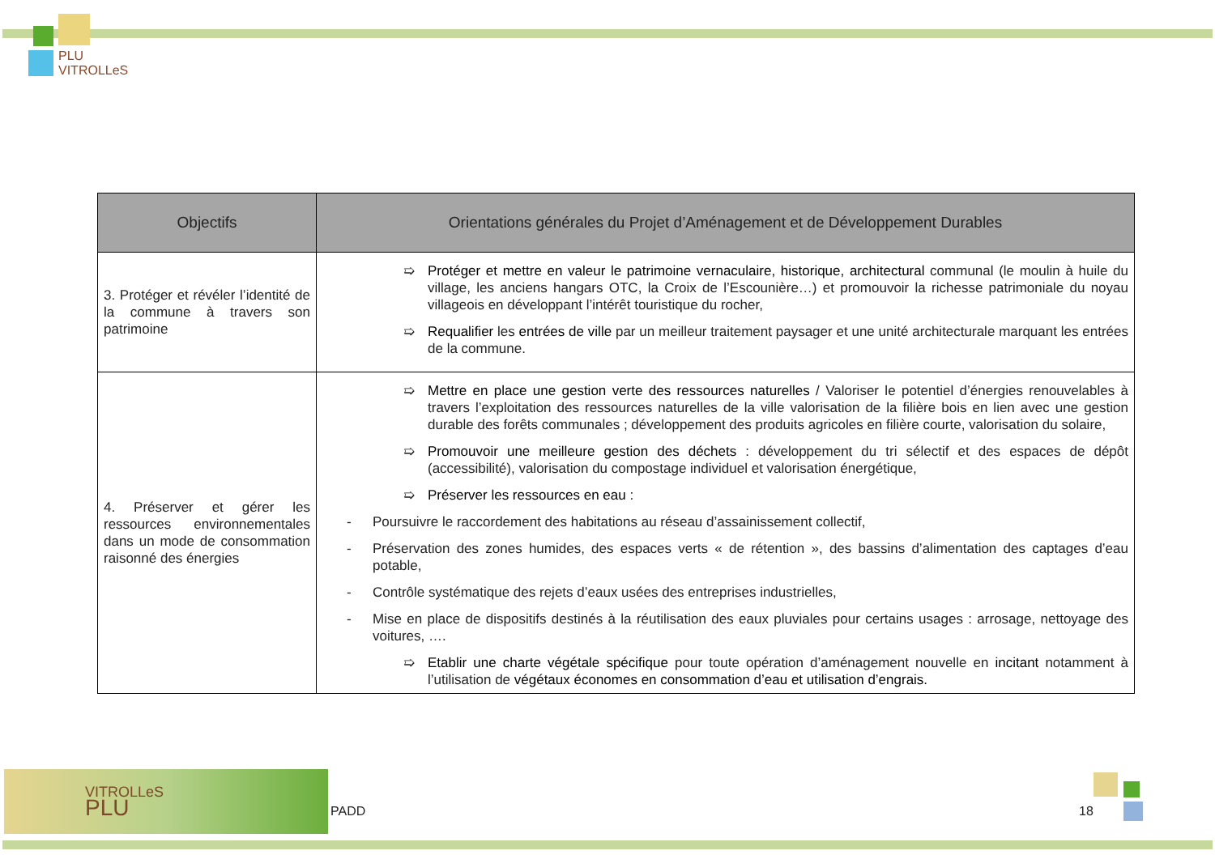PLU
VITROLLeS
| Objectifs | Orientations générales du Projet d’Aménagement et de Développement Durables |
| --- | --- |
| 3. Protéger et révéler l’identité de la commune à travers son patrimoine | ➯ Protéger et mettre en valeur le patrimoine vernaculaire, historique, architectural communal (le moulin à huile du village, les anciens hangars OTC, la Croix de l’Escounière…) et promouvoir la richesse patrimoniale du noyau villageois en développant l’intérêt touristique du rocher, ➯ Requalifier les entrées de ville par un meilleur traitement paysager et une unité architecturale marquant les entrées de la commune. |
| 4. Préserver et gérer les ressources environnementales dans un mode de consommation raisonné des énergies | ➯ Mettre en place une gestion verte des ressources naturelles / Valoriser le potentiel d’énergies renouvelables à travers l’exploitation des ressources naturelles de la ville valorisation de la filière bois en lien avec une gestion durable des forêts communales ; développement des produits agricoles en filière courte, valorisation du solaire, ➯ Promouvoir une meilleure gestion des déchets : développement du tri sélectif et des espaces de dépôt (accessibilité), valorisation du compostage individuel et valorisation énergétique, ➯ Préserver les ressources en eau : - Poursuivre le raccordement des habitations au réseau d’assainissement collectif, - Préservation des zones humides, des espaces verts « de rétention », des bassins d’alimentation des captages d’eau potable, - Contrôle systématique des rejets d’eaux usées des entreprises industrielles, - Mise en place de dispositifs destinés à la réutilisation des eaux pluviales pour certains usages : arrosage, nettoyage des voitures, …. ➯ Etablir une charte végétale spécifique pour toute opération d’aménagement nouvelle en incitant notamment à l’utilisation de végétaux économes en consommation d’eau et utilisation d’engrais. |
VITROLLeS
PLU
PADD 18